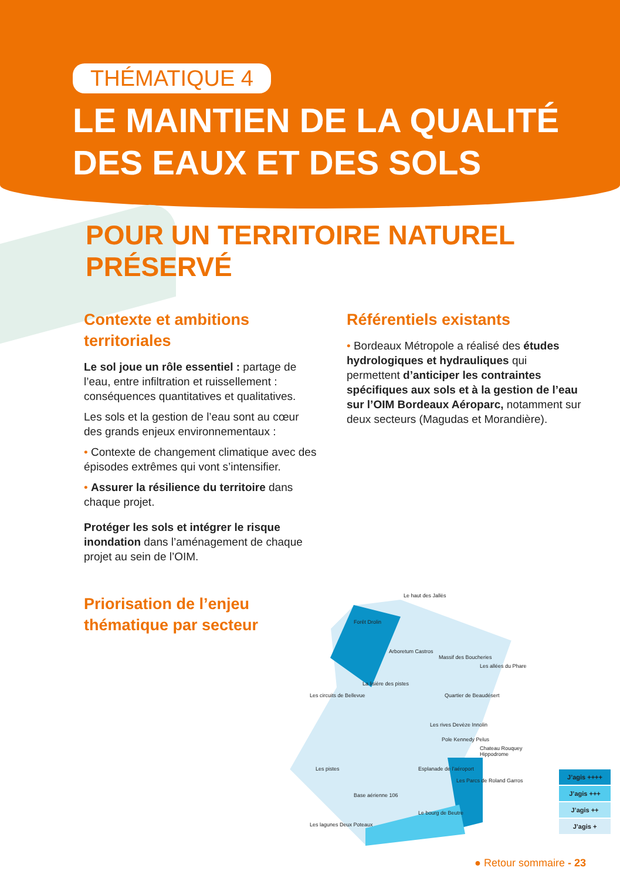THÉMATIQUE 4
LE MAINTIEN DE LA QUALITÉ
DES EAUX ET DES SOLS
POUR UN TERRITOIRE NATUREL PRÉSERVÉ
Contexte et ambitions territoriales
Le sol joue un rôle essentiel : partage de l’eau, entre infiltration et ruissellement : conséquences quantitatives et qualitatives.
Les sols et la gestion de l’eau sont au cœur des grands enjeux environnementaux :
• Contexte de changement climatique avec des épisodes extrêmes qui vont s’intensifier.
• Assurer la résilience du territoire dans chaque projet.
Protéger les sols et intégrer le risque inondation dans l’aménagement de chaque projet au sein de l’OIM.
Référentiels existants
• Bordeaux Métropole a réalisé des études hydrologiques et hydrauliques qui permettent d’anticiper les contraintes spécifiques aux sols et à la gestion de l’eau sur l’OIM Bordeaux Aéroparc, notamment sur deux secteurs (Magudas et Morandière).
Priorisation de l’enjeu thématique par secteur
Le haut des Jallès
Forêt Drolin
Arboretum Castros
Massif des Boucheries
Les allées du Phare
La lisière des pistes
Les circuits de Bellevue Quartier de Beaudésert
Les rives Devèze Innolin
Pole Kennedy Pelus
Chateau Rouquey Hippodrome
Les pistes Esplanade de l’aéroport
Les Parcs de Roland Garros
Base aérienne 106
Le bourg de Beutre
Les lagunes Deux Poteaux
J’agis ++++
J’agis +++
J’agis ++
J’agis +
● Retour sommaire - 23